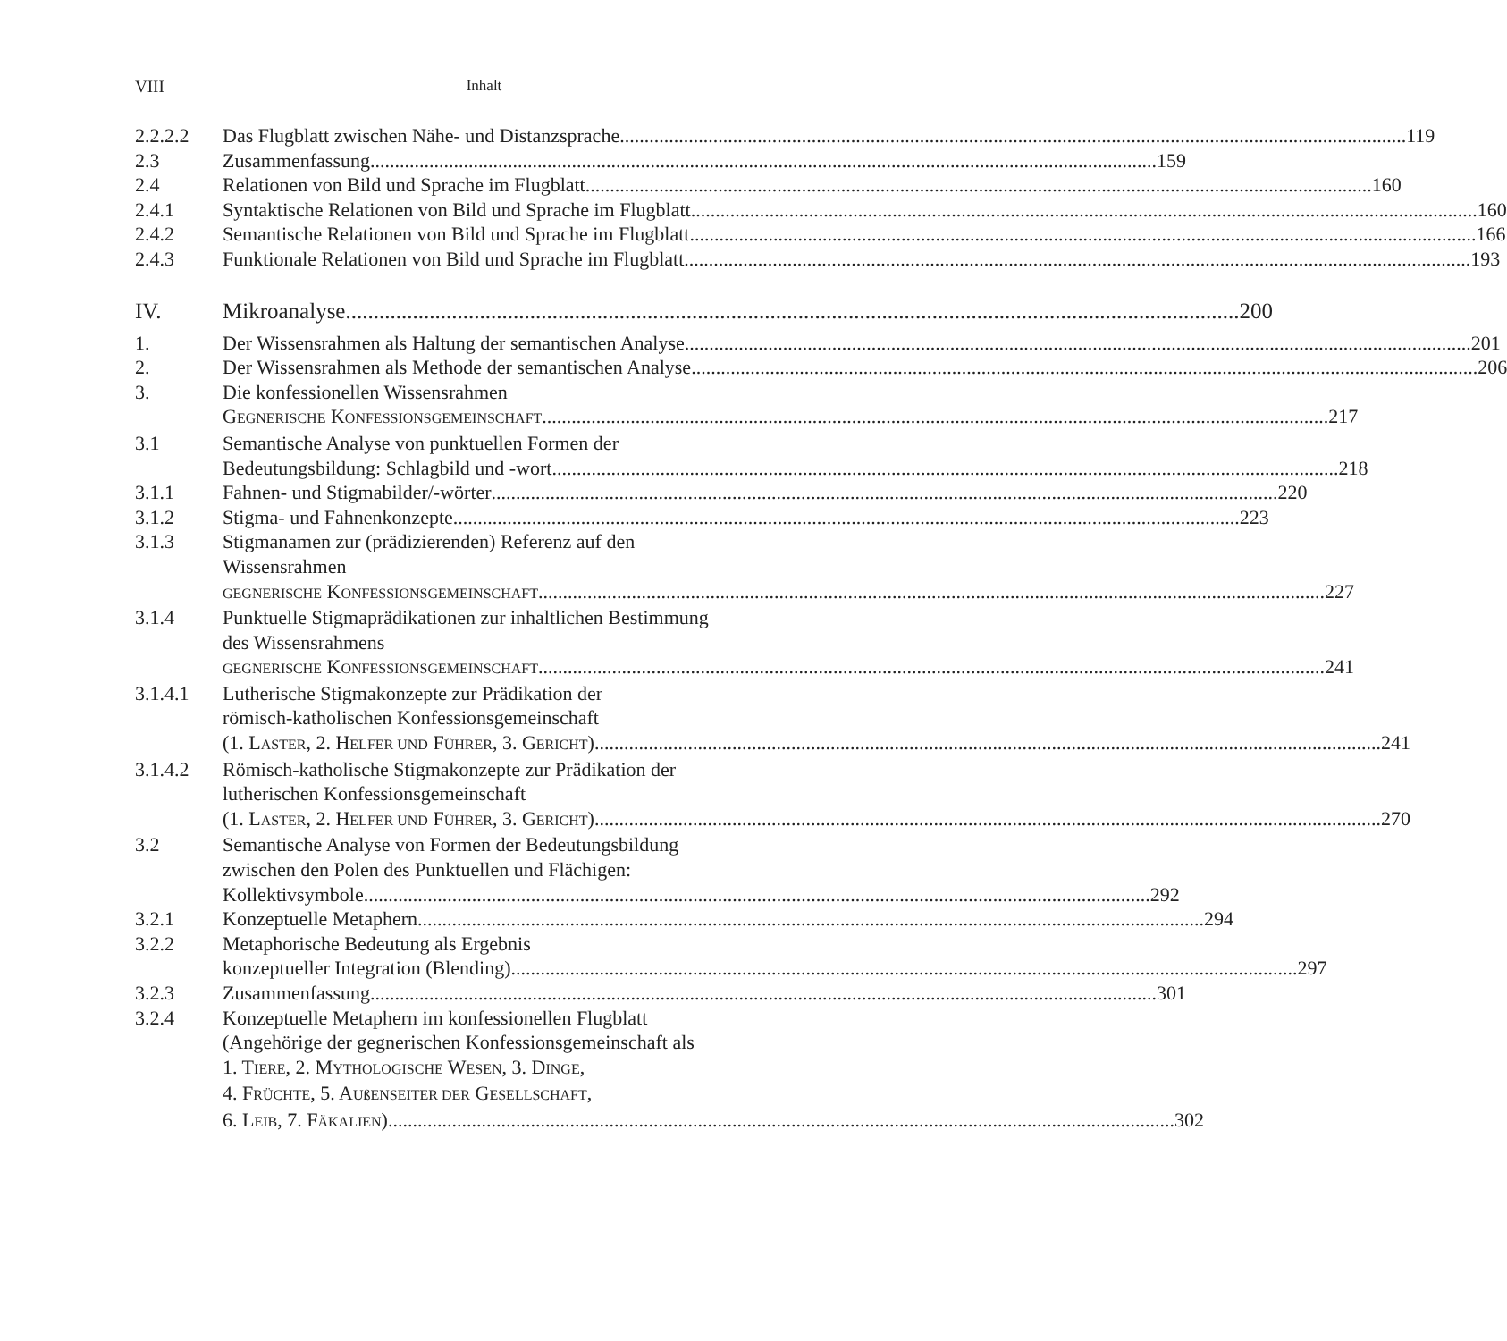VIII Inhalt
2.2.2.2 Das Flugblatt zwischen Nähe- und Distanzsprache 119
2.3 Zusammenfassung 159
2.4 Relationen von Bild und Sprache im Flugblatt 160
2.4.1 Syntaktische Relationen von Bild und Sprache im Flugblatt 160
2.4.2 Semantische Relationen von Bild und Sprache im Flugblatt 166
2.4.3 Funktionale Relationen von Bild und Sprache im Flugblatt 193
IV. Mikroanalyse 200
1. Der Wissensrahmen als Haltung der semantischen Analyse 201
2. Der Wissensrahmen als Methode der semantischen Analyse 206
3. Die konfessionellen Wissensrahmen
GEGNERISCHE KONFESSIONSGEMEINSCHAFT 217
3.1 Semantische Analyse von punktuellen Formen der
Bedeutungsbildung: Schlagbild und -wort 218
3.1.1 Fahnen- und Stigmabilder/-wörter 220
3.1.2 Stigma- und Fahnenkonzepte 223
3.1.3 Stigmanamen zur (prädizierenden) Referenz auf den
Wissensrahmen
GEGNERISCHE KONFESSIONSGEMEINSCHAFT 227
3.1.4 Punktuelle Stigmaprädikationen zur inhaltlichen Bestimmung
des Wissensrahmens
GEGNERISCHE KONFESSIONSGEMEINSCHAFT 241
3.1.4.1 Lutherische Stigmakonzepte zur Prädikation der
römisch-katholischen Konfessionsgemeinschaft
(1. LASTER, 2. HELFER UND FÜHRER, 3. GERICHT) 241
3.1.4.2 Römisch-katholische Stigmakonzepte zur Prädikation der
lutherischen Konfessionsgemeinschaft
(1. LASTER, 2. HELFER UND FÜHRER, 3. GERICHT) 270
3.2 Semantische Analyse von Formen der Bedeutungsbildung
zwischen den Polen des Punktuellen und Flächigen:
Kollektivsymbole 292
3.2.1 Konzeptuelle Metaphern 294
3.2.2 Metaphorische Bedeutung als Ergebnis
konzeptueller Integration (Blending) 297
3.2.3 Zusammenfassung 301
3.2.4 Konzeptuelle Metaphern im konfessionellen Flugblatt
(Angehörige der gegnerischen Konfessionsgemeinschaft als
1. TIERE, 2. MYTHOLOGISCHE WESEN, 3. DINGE,
4. FRÜCHTE, 5. AUßENSEITER DER GESELLSCHAFT,
6. LEIB, 7. FÄKALIEN) 302